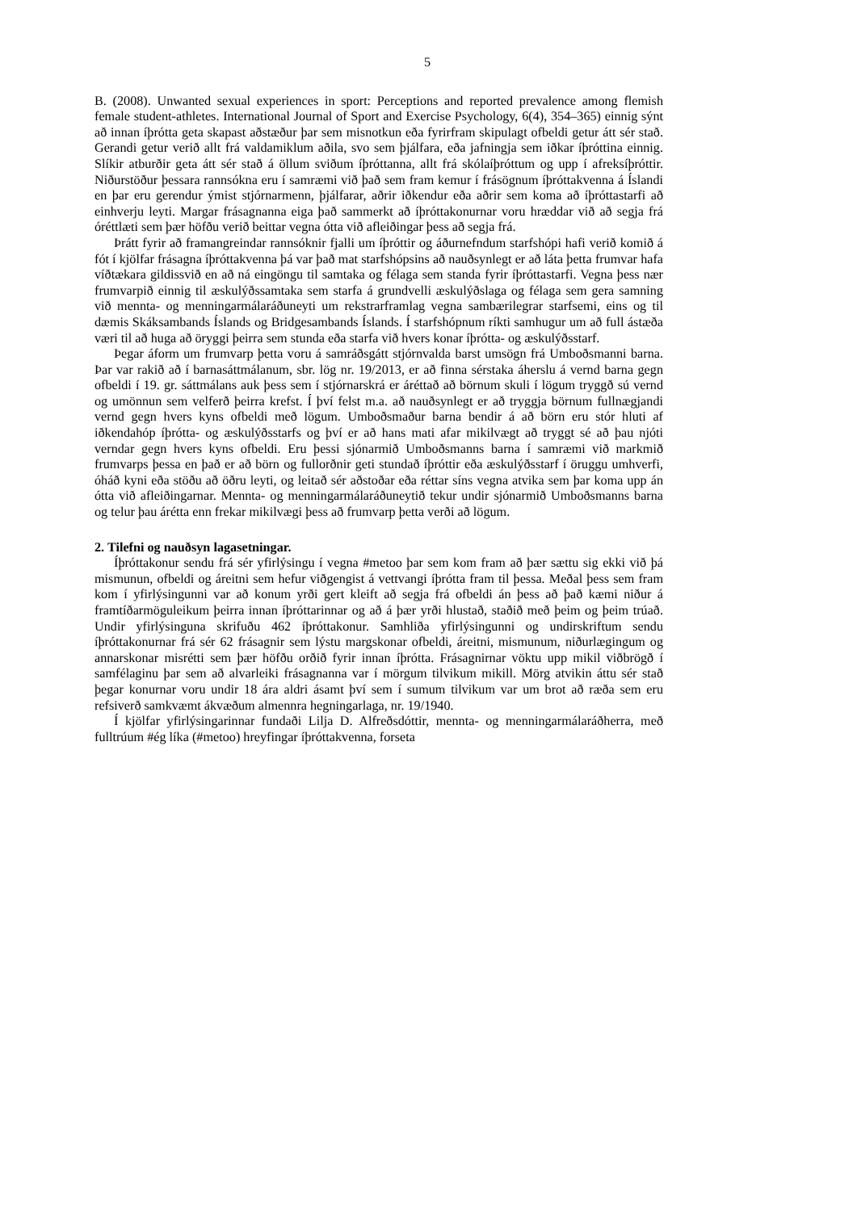5
B. (2008). Unwanted sexual experiences in sport: Perceptions and reported prevalence among flemish female student-athletes. International Journal of Sport and Exercise Psychology, 6(4), 354–365) einnig sýnt að innan íþrótta geta skapast aðstæður þar sem misnotkun eða fyrirfram skipulagt ofbeldi getur átt sér stað. Gerandi getur verið allt frá valdamiklum aðila, svo sem þjálfara, eða jafningja sem iðkar íþróttina einnig. Slíkir atburðir geta átt sér stað á öllum sviðum íþróttanna, allt frá skólaíþróttum og upp í afreksíþróttir. Niðurstöður þessara rannsókna eru í samræmi við það sem fram kemur í frásögnum íþróttakvenna á Íslandi en þar eru gerendur ýmist stjórnarmenn, þjálfarar, aðrir iðkendur eða aðrir sem koma að íþróttastarfi að einhverju leyti. Margar frásagnanna eiga það sammerkt að íþróttakonurnar voru hræddar við að segja frá óréttlæti sem þær höfðu verið beittar vegna ótta við afleiðingar þess að segja frá.
Þrátt fyrir að framangreindar rannsóknir fjalli um íþróttir og áðurnefndum starfshópi hafi verið komið á fót í kjölfar frásagna íþróttakvenna þá var það mat starfshópsins að nauðsynlegt er að láta þetta frumvar hafa víðtækara gildissvið en að ná eingöngu til samtaka og félaga sem standa fyrir íþróttastarfi. Vegna þess nær frumvarpið einnig til æskulýðssamtaka sem starfa á grundvelli æskulýðslaga og félaga sem gera samning við mennta- og menningarmálaráðuneyti um rekstrarframlag vegna sambærilegrar starfsemi, eins og til dæmis Skáksambands Íslands og Bridgesambands Íslands. Í starfshópnum ríkti samhugur um að full ástæða væri til að huga að öryggi þeirra sem stunda eða starfa við hvers konar íþrótta- og æskulýðsstarf.
Þegar áform um frumvarp þetta voru á samráðsgátt stjórnvalda barst umsögn frá Umboðsmanni barna. Þar var rakið að í barnasáttmálanum, sbr. lög nr. 19/2013, er að finna sérstaka áherslu á vernd barna gegn ofbeldi í 19. gr. sáttmálans auk þess sem í stjórnarskrá er áréttað að börnum skuli í lögum tryggð sú vernd og umönnun sem velferð þeirra krefst. Í því felst m.a. að nauðsynlegt er að tryggja börnum fullnægjandi vernd gegn hvers kyns ofbeldi með lögum. Umboðsmaður barna bendir á að börn eru stór hluti af iðkendahóp íþrótta- og æskulýðsstarfs og því er að hans mati afar mikilvægt að tryggt sé að þau njóti verndar gegn hvers kyns ofbeldi. Eru þessi sjónarmið Umboðsmanns barna í samræmi við markmið frumvarps þessa en það er að börn og fullorðnir geti stundað íþróttir eða æskulýðsstarf í öruggu umhverfi, óháð kyni eða stöðu að öðru leyti, og leitað sér aðstoðar eða réttar síns vegna atvika sem þar koma upp án ótta við afleiðingarnar. Mennta- og menningarmálaráðuneytið tekur undir sjónarmið Umboðsmanns barna og telur þau árétta enn frekar mikilvægi þess að frumvarp þetta verði að lögum.
2. Tilefni og nauðsyn lagasetningar.
Íþróttakonur sendu frá sér yfirlýsingu í vegna #metoo þar sem kom fram að þær sættu sig ekki við þá mismunun, ofbeldi og áreitni sem hefur viðgengist á vettvangi íþrótta fram til þessa. Meðal þess sem fram kom í yfirlýsingunni var að konum yrði gert kleift að segja frá ofbeldi án þess að það kæmi niður á framtíðarmöguleikum þeirra innan íþróttarinnar og að á þær yrði hlustað, staðið með þeim og þeim trúað. Undir yfirlýsinguna skrifuðu 462 íþróttakonur. Samhliða yfirlýsingunni og undirskriftum sendu íþróttakonurnar frá sér 62 frásagnir sem lýstu margskonar ofbeldi, áreitni, mismunum, niðurlægingum og annarskonar misrétti sem þær höfðu orðið fyrir innan íþrótta. Frásagnirnar vöktu upp mikil viðbrögð í samfélaginu þar sem að alvarleiki frásagnanna var í mörgum tilvikum mikill. Mörg atvikin áttu sér stað þegar konurnar voru undir 18 ára aldri ásamt því sem í sumum tilvikum var um brot að ræða sem eru refsiverð samkvæmt ákvæðum almennra hegningarlaga, nr. 19/1940.
Í kjölfar yfirlýsingarinnar fundaði Lilja D. Alfreðsdóttir, mennta- og menningarmálaráðherra, með fulltrúum #ég líka (#metoo) hreyfingar íþróttakvenna, forseta